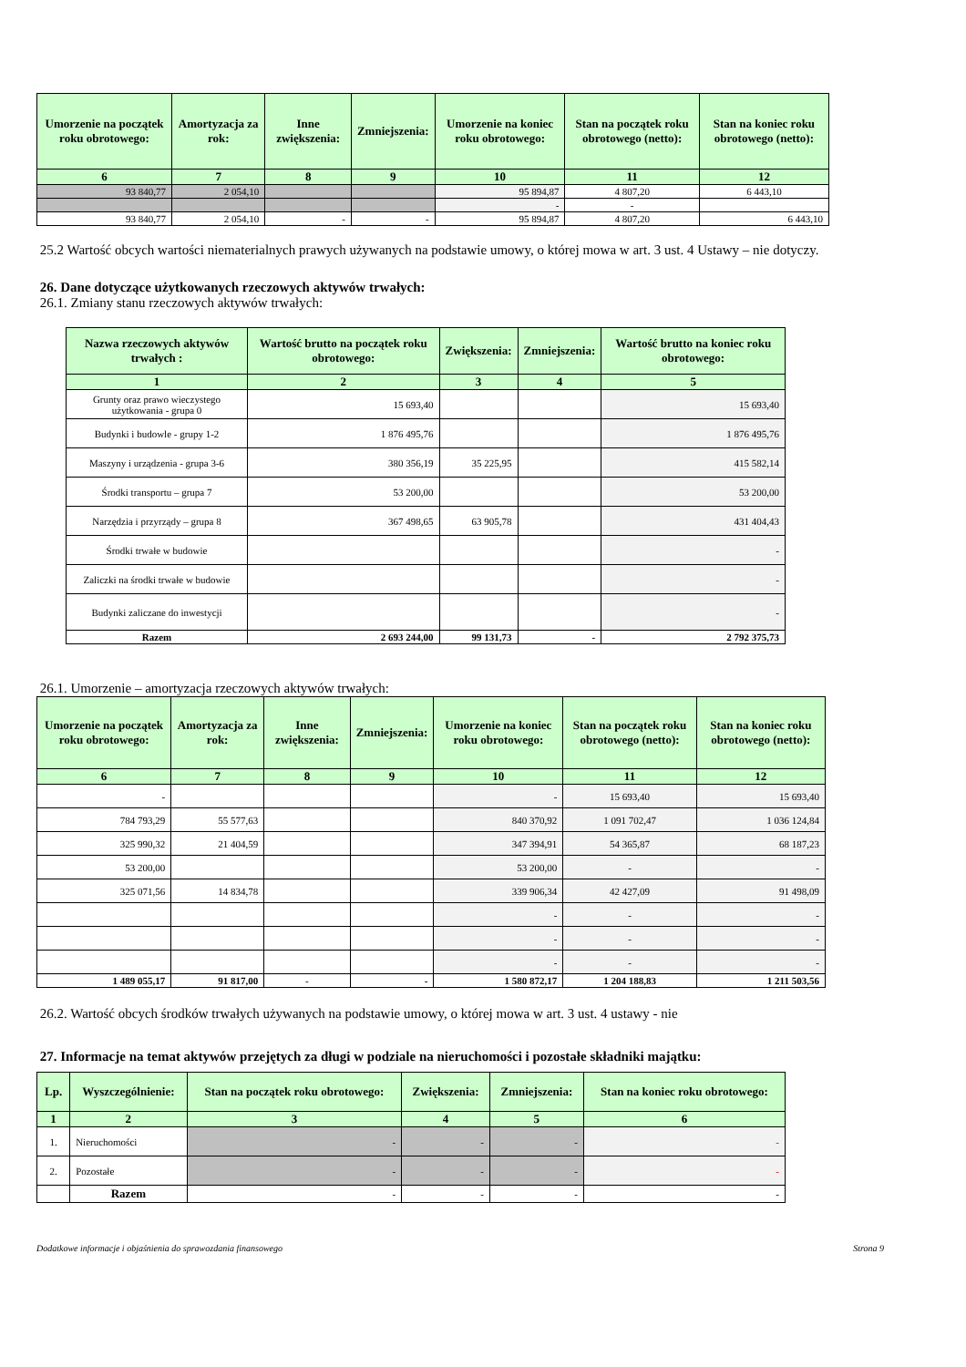| Umorzenie na początek roku obrotowego: | Amortyzacja za rok: | Inne zwiększenia: | Zmniejszenia: | Umorzenie na koniec roku obrotowego: | Stan na początek roku obrotowego (netto): | Stan na koniec roku obrotowego (netto): |
| --- | --- | --- | --- | --- | --- | --- |
| 6 | 7 | 8 | 9 | 10 | 11 | 12 |
| 93 840,77 | 2 054,10 | | | 95 894,87 | 4 807,20 | 6 443,10 |
| | | | | - | - | |
| 93 840,77 | 2 054,10 | - | - | 95 894,87 | 4 807,20 | 6 443,10 |
25.2 Wartość obcych wartości niematerialnych prawych używanych na podstawie umowy, o której mowa w art. 3 ust. 4 Ustawy – nie dotyczy.
26. Dane dotyczące użytkowanych rzeczowych aktywów trwałych:
26.1. Zmiany stanu rzeczowych aktywów trwałych:
| Nazwa rzeczowych aktywów trwałych : | Wartość brutto na początek roku obrotowego: | Zwiększenia: | Zmniejszenia: | Wartość brutto na koniec roku obrotowego: |
| --- | --- | --- | --- | --- |
| 1 | 2 | 3 | 4 | 5 |
| Grunty oraz prawo wieczystego użytkowania - grupa 0 | 15 693,40 | | | 15 693,40 |
| Budynki i budowle - grupy 1-2 | 1 876 495,76 | | | 1 876 495,76 |
| Maszyny i urządzenia - grupa 3-6 | 380 356,19 | 35 225,95 | | 415 582,14 |
| Środki transportu – grupa 7 | 53 200,00 | | | 53 200,00 |
| Narzędzia i przyrządy – grupa 8 | 367 498,65 | 63 905,78 | | 431 404,43 |
| Środki trwałe w budowie | | | | - |
| Zaliczki na środki trwałe w budowie | | | | - |
| Budynki zaliczane do inwestycji | | | | - |
| Razem | 2 693 244,00 | 99 131,73 | - | 2 792 375,73 |
26.1. Umorzenie – amortyzacja rzeczowych aktywów trwałych:
| Umorzenie na początek roku obrotowego: | Amortyzacja za rok: | Inne zwiększenia: | Zmniejszenia: | Umorzenie na koniec roku obrotowego: | Stan na początek roku obrotowego (netto): | Stan na koniec roku obrotowego (netto): |
| --- | --- | --- | --- | --- | --- | --- |
| 6 | 7 | 8 | 9 | 10 | 11 | 12 |
| - | | | | - | 15 693,40 | 15 693,40 |
| 784 793,29 | 55 577,63 | | | 840 370,92 | 1 091 702,47 | 1 036 124,84 |
| 325 990,32 | 21 404,59 | | | 347 394,91 | 54 365,87 | 68 187,23 |
| 53 200,00 | | | | 53 200,00 | - | - |
| 325 071,56 | 14 834,78 | | | 339 906,34 | 42 427,09 | 91 498,09 |
| | | | | - | - | - |
| | | | | - | - | - |
| | | | | - | - | - |
| 1 489 055,17 | 91 817,00 | - | - | 1 580 872,17 | 1 204 188,83 | 1 211 503,56 |
26.2. Wartość obcych środków trwałych używanych na podstawie umowy, o której mowa w art. 3 ust. 4 ustawy - nie
27. Informacje na temat aktywów przejętych za długi w podziale na nieruchomości i pozostałe składniki majątku:
| Lp. | Wyszczególnienie: | Stan na początek roku obrotowego: | Zwiększenia: | Zmniejszenia: | Stan na koniec roku obrotowego: |
| --- | --- | --- | --- | --- | --- |
| 1 | 2 | 3 | 4 | 5 | 6 |
| 1. | Nieruchomości | - | - | - | - |
| 2. | Pozostałe | - | - | - | - |
| | Razem | - | - | - | - |
Dodatkowe informacje i objaśnienia do sprawozdania finansowego Strona 9